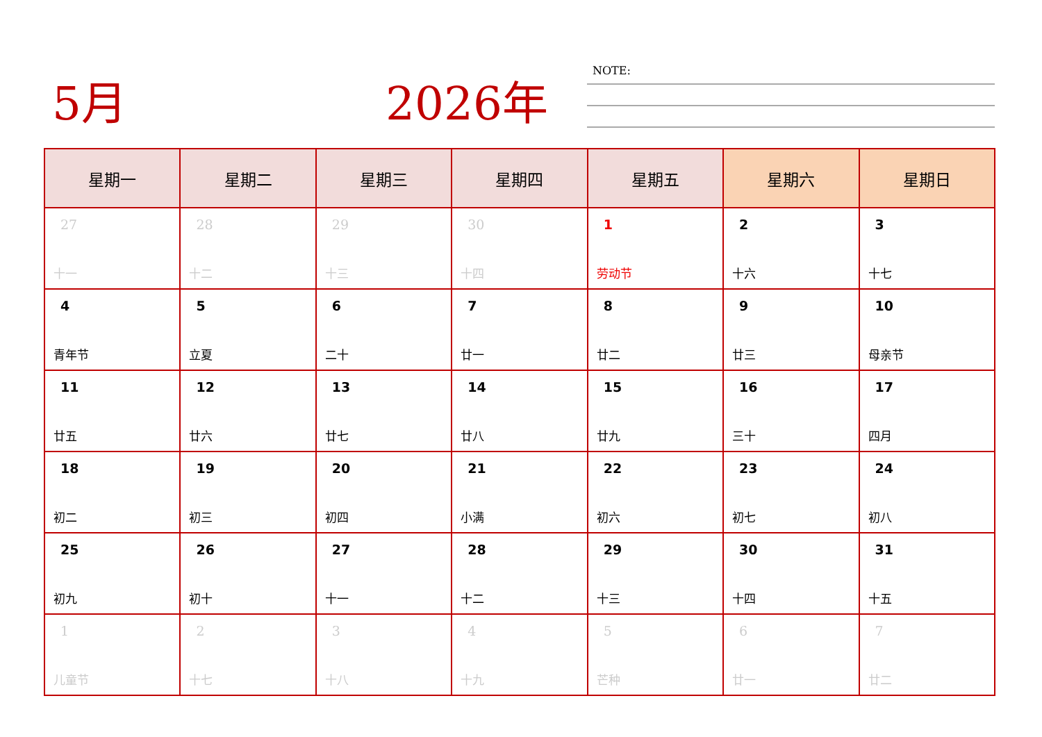5月 2026年 NOTE:
| 星期一 | 星期二 | 星期三 | 星期四 | 星期五 | 星期六 | 星期日 |
| --- | --- | --- | --- | --- | --- | --- |
| 27 十一 | 28 十二 | 29 十三 | 30 十四 | 1 劳动节 | 2 十六 | 3 十七 |
| 4 青年节 | 5 立夏 | 6 二十 | 7 廿一 | 8 廿二 | 9 廿三 | 10 母亲节 |
| 11 廿五 | 12 廿六 | 13 廿七 | 14 廿八 | 15 廿九 | 16 三十 | 17 四月 |
| 18 初二 | 19 初三 | 20 初四 | 21 小满 | 22 初六 | 23 初七 | 24 初八 |
| 25 初九 | 26 初十 | 27 十一 | 28 十二 | 29 十三 | 30 十四 | 31 十五 |
| 1 儿童节 | 2 十七 | 3 十八 | 4 十九 | 5 芒种 | 6 廿一 | 7 廿二 |